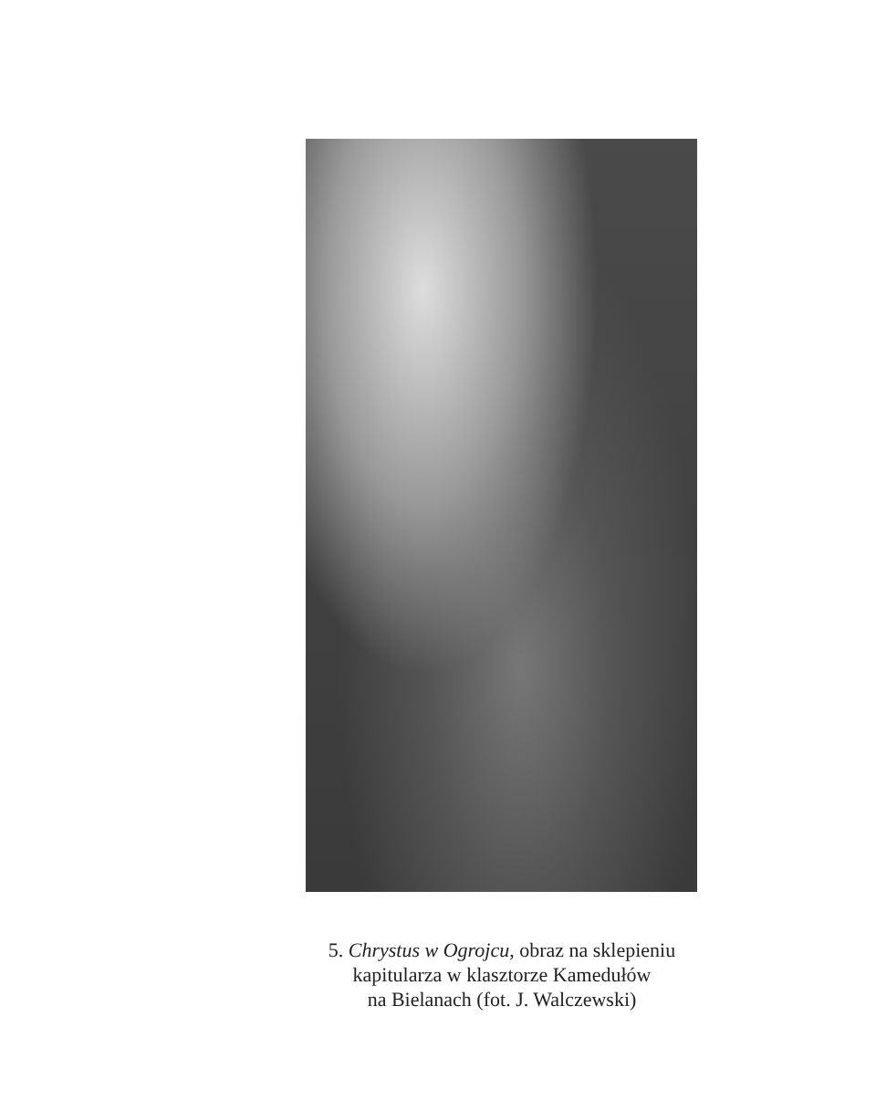5. Chrystus w Ogrojcu, obraz na sklepieniu
kapitularza w klasztorze Kamedułów
na Bielanach (fot. J. Walczewski)